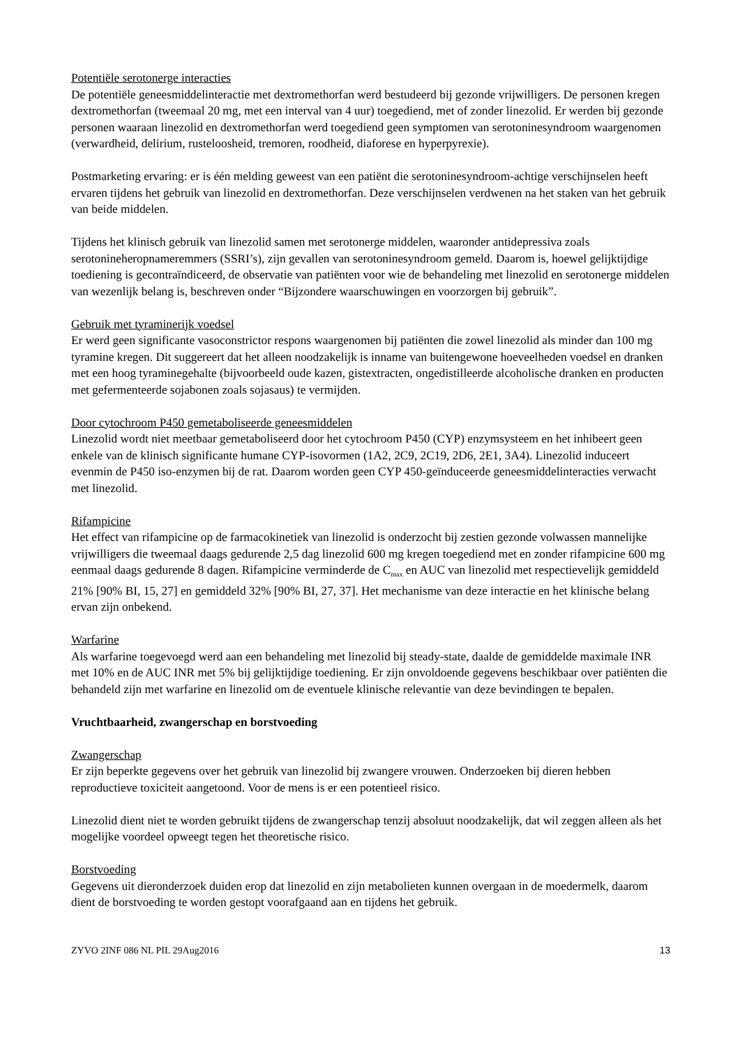Potentiële serotonerge interacties
De potentiële geneesmiddelinteractie met dextromethorfan werd bestudeerd bij gezonde vrijwilligers. De personen kregen dextromethorfan (tweemaal 20 mg, met een interval van 4 uur) toegediend, met of zonder linezolid. Er werden bij gezonde personen waaraan linezolid en dextromethorfan werd toegediend geen symptomen van serotoninesyndroom waargenomen (verwardheid, delirium, rusteloosheid, tremoren, roodheid, diaforese en hyperpyrexie).
Postmarketing ervaring: er is één melding geweest van een patiënt die serotoninesyndroom-achtige verschijnselen heeft ervaren tijdens het gebruik van linezolid en dextromethorfan. Deze verschijnselen verdwenen na het staken van het gebruik van beide middelen.
Tijdens het klinisch gebruik van linezolid samen met serotonerge middelen, waaronder antidepressiva zoals serotonineheropnameremmers (SSRI’s), zijn gevallen van serotoninesyndroom gemeld. Daarom is, hoewel gelijktijdige toediening is gecontraïndiceerd, de observatie van patiënten voor wie de behandeling met linezolid en serotonerge middelen van wezenlijk belang is, beschreven onder “Bijzondere waarschuwingen en voorzorgen bij gebruik”.
Gebruik met tyraminerijk voedsel
Er werd geen significante vasoconstrictor respons waargenomen bij patiënten die zowel linezolid als minder dan 100 mg tyramine kregen. Dit suggereert dat het alleen noodzakelijk is inname van buitengewone hoeveelheden voedsel en dranken met een hoog tyraminegehalte (bijvoorbeeld oude kazen, gistextracten, ongedistilleerde alcoholische dranken en producten met gefermenteerde sojabonen zoals sojasaus) te vermijden.
Door cytochroom P450 gemetaboliseerde geneesmiddelen
Linezolid wordt niet meetbaar gemetaboliseerd door het cytochroom P450 (CYP) enzymsysteem en het inhibeert geen enkele van de klinisch significante humane CYP-isovormen (1A2, 2C9, 2C19, 2D6, 2E1, 3A4). Linezolid induceert evenmin de P450 iso-enzymen bij de rat. Daarom worden geen CYP 450-geïnduceerde geneesmiddelinteracties verwacht met linezolid.
Rifampicine
Het effect van rifampicine op de farmacokinetiek van linezolid is onderzocht bij zestien gezonde volwassen mannelijke vrijwilligers die tweemaal daags gedurende 2,5 dag linezolid 600 mg kregen toegediend met en zonder rifampicine 600 mg eenmaal daags gedurende 8 dagen. Rifampicine verminderde de C<sub>max</sub> en AUC van linezolid met respectievelijk gemiddeld 21% [90% BI, 15, 27] en gemiddeld 32% [90% BI, 27, 37]. Het mechanisme van deze interactie en het klinische belang ervan zijn onbekend.
Warfarine
Als warfarine toegevoegd werd aan een behandeling met linezolid bij steady-state, daalde de gemiddelde maximale INR met 10% en de AUC INR met 5% bij gelijktijdige toediening. Er zijn onvoldoende gegevens beschikbaar over patiënten die behandeld zijn met warfarine en linezolid om de eventuele klinische relevantie van deze bevindingen te bepalen.
Vruchtbaarheid, zwangerschap en borstvoeding
Zwangerschap
Er zijn beperkte gegevens over het gebruik van linezolid bij zwangere vrouwen. Onderzoeken bij dieren hebben reproductieve toxiciteit aangetoond. Voor de mens is er een potentieel risico.
Linezolid dient niet te worden gebruikt tijdens de zwangerschap tenzij absoluut noodzakelijk, dat wil zeggen alleen als het mogelijke voordeel opweegt tegen het theoretische risico.
Borstvoeding
Gegevens uit dieronderzoek duiden erop dat linezolid en zijn metabolieten kunnen overgaan in de moedermelk, daarom dient de borstvoeding te worden gestopt voorafgaand aan en tijdens het gebruik.
ZYVO 2INF 086 NL PIL 29Aug2016 13